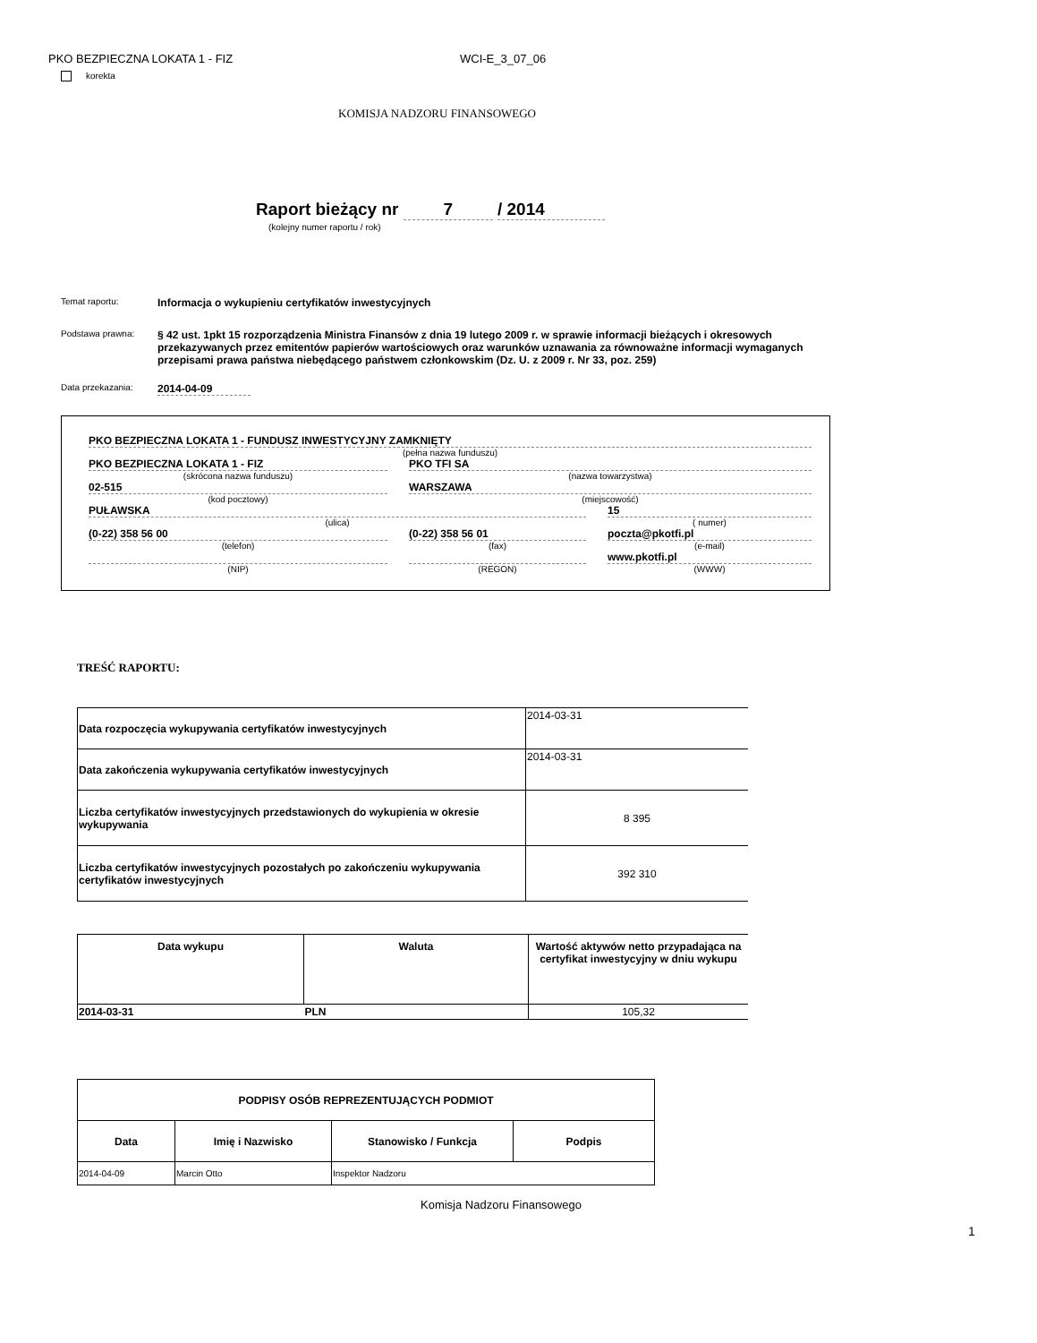PKO BEZPIECZNA LOKATA 1 - FIZ WCI-E_3_07_06
korekta
KOMISJA NADZORU FINANSOWEGO
Raport bieżący nr 7 / 2014
(kolejny numer raportu / rok)
Temat raportu:
Informacja o wykupieniu certyfikatów inwestycyjnych
Podstawa prawna:
§ 42 ust. 1pkt 15 rozporządzenia Ministra Finansów z dnia 19 lutego 2009 r. w sprawie informacji bieżących i okresowych przekazywanych przez emitentów papierów wartościowych oraz warunków uznawania za równoważne informacji wymaganych przepisami prawa państwa niebędącego państwem członkowskim (Dz. U. z 2009 r. Nr 33, poz. 259)
Data przekazania:
2014-04-09
PKO BEZPIECZNA LOKATA 1 - FUNDUSZ INWESTYCYJNY ZAMKNIĘTY
(pełna nazwa funduszu)
PKO BEZPIECZNA LOKATA 1 - FIZ
(skrócona nazwa funduszu)
02-515
(kod pocztowy)
PKO TFI SA
(nazwa towarzystwa)
WARSZAWA
(miejscowość)
PUŁAWSKA
(ulica)
15
( numer)
(0-22) 358 56 00
(telefon)
(NIP)
(0-22) 358 56 01
(fax)
(REGON)
poczta@pkotfi.pl
(e-mail)
www.pkotfi.pl
(WWW)
TREŚĆ RAPORTU:
| Data rozpoczęcia wykupywania certyfikatów inwestycyjnych | 2014-03-31 |
| Data zakończenia wykupywania certyfikatów inwestycyjnych | 2014-03-31 |
| Liczba certyfikatów inwestycyjnych przedstawionych do wykupienia w okresie wykupywania | 8 395 |
| Liczba certyfikatów inwestycyjnych pozostałych po zakończeniu wykupywania certyfikatów inwestycyjnych | 392 310 |
| Data wykupu | Waluta | Wartość aktywów netto przypadająca na certyfikat inwestycyjny w dniu wykupu |
| --- | --- | --- |
| 2014-03-31 | PLN | 105,32 |
| PODPISY OSÓB REPREZENTUJĄCYCH PODMIOT | | | |
| --- | --- | --- | --- |
| Data | Imię i Nazwisko | Stanowisko / Funkcja | Podpis |
| 2014-04-09 | Marcin Otto | Inspektor Nadzoru | |
Komisja Nadzoru Finansowego
1